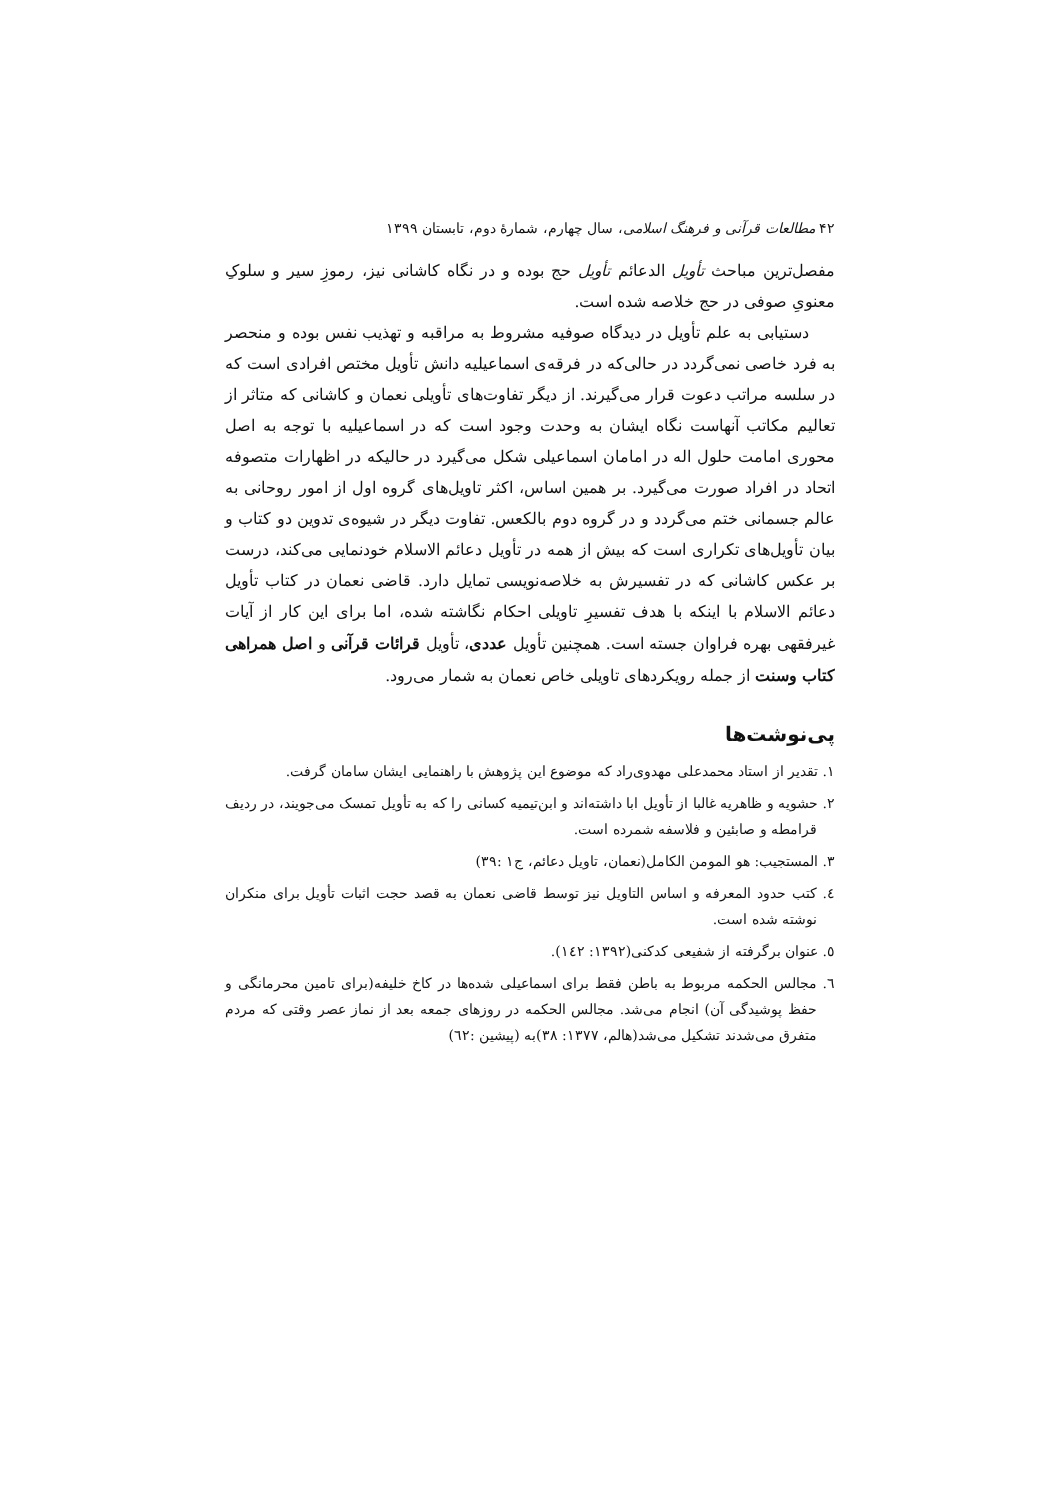۴۲ مطالعات قرآنی و فرهنگ اسلامی، سال چهارم، شمارهٔ دوم، تابستان ۱۳۹۹
مفصل‌ترین مباحث تأویل الدعائم تأویل حج بوده و در نگاه کاشانی نیز، رموزِ سیر و سلوکِ معنویِ صوفی در حج خلاصه شده است.
دستیابی به علم تأویل در دیدگاه صوفیه مشروط به مراقبه و تهذیب نفس بوده و منحصر به فرد خاصی نمی‌گردد در حالی‌که در فرقه‌ی اسماعیلیه دانش تأویل مختص افرادی است که در سلسه مراتب دعوت قرار می‌گیرند. از دیگر تفاوت‌های تأویلی نعمان و کاشانی که متاثر از تعالیم مکاتب آنهاست نگاه ایشان به وحدت وجود است که در اسماعیلیه با توجه به اصل محوری امامت حلول اله در امامان اسماعیلی شکل می‌گیرد در حالیکه در اظهارات متصوفه اتحاد در افراد صورت می‌گیرد. بر همین اساس، اکثر تاویل‌های گروه اول از امور روحانی به عالم جسمانی ختم می‌گردد و در گروه دوم بالکعس. تفاوت دیگر در شیوه‌ی تدوین دو کتاب و بیان تأویل‌های تکراری است که بیش از همه در تأویل دعائم الاسلام خودنمایی می‌کند، درست بر عکس کاشانی که در تفسیرش به خلاصه‌نویسی تمایل دارد. قاضی نعمان در کتاب تأویل دعائم الاسلام با اینکه با هدف تفسیرِ تاویلی احکام نگاشته شده، اما برای این کار از آیات غیرفقهی بهره فراوان جسته است. همچنین تأویل عددی، تأویل قرائات قرآنی و اصل همراهی کتاب وسنت از جمله رویکردهای تاویلی خاص نعمان به شمار می‌رود.
پی‌نوشت‌ها
۱. تقدیر از استاد محمدعلی مهدوی‌راد که موضوع این پژوهش با راهنمایی ایشان سامان گرفت.
۲. حشویه و ظاهریه غالبا از تأویل ابا داشته‌اند و ابن‌تیمیه کسانی را که به تأویل تمسک می‌جویند، در ردیف قرامطه و صابئین و فلاسفه شمرده است.
۳. المستجیب: هو المومن الکامل(نعمان، تاویل دعائم، ج۱ :۳۹)
٤. کتب حدود المعرفه و اساس التاویل نیز توسط قاضی نعمان به قصد حجت اثبات تأویل برای منکران نوشته شده است.
٥. عنوان برگرفته از شفیعی کدکنی(۱۳۹۲: ۱٤۲).
٦. مجالس الحکمه مربوط به باطن فقط برای اسماعیلی شده‌ها در کاخ خلیفه(برای تامین محرمانگی و حفظ پوشیدگی آن) انجام می‌شد. مجالس الحکمه در روزهای جمعه بعد از نماز عصر وقتی که مردم متفرق می‌شدند تشکیل می‌شد(هالم، ۱۳۷۷: ۳۸)به (پیشین :٦۲)